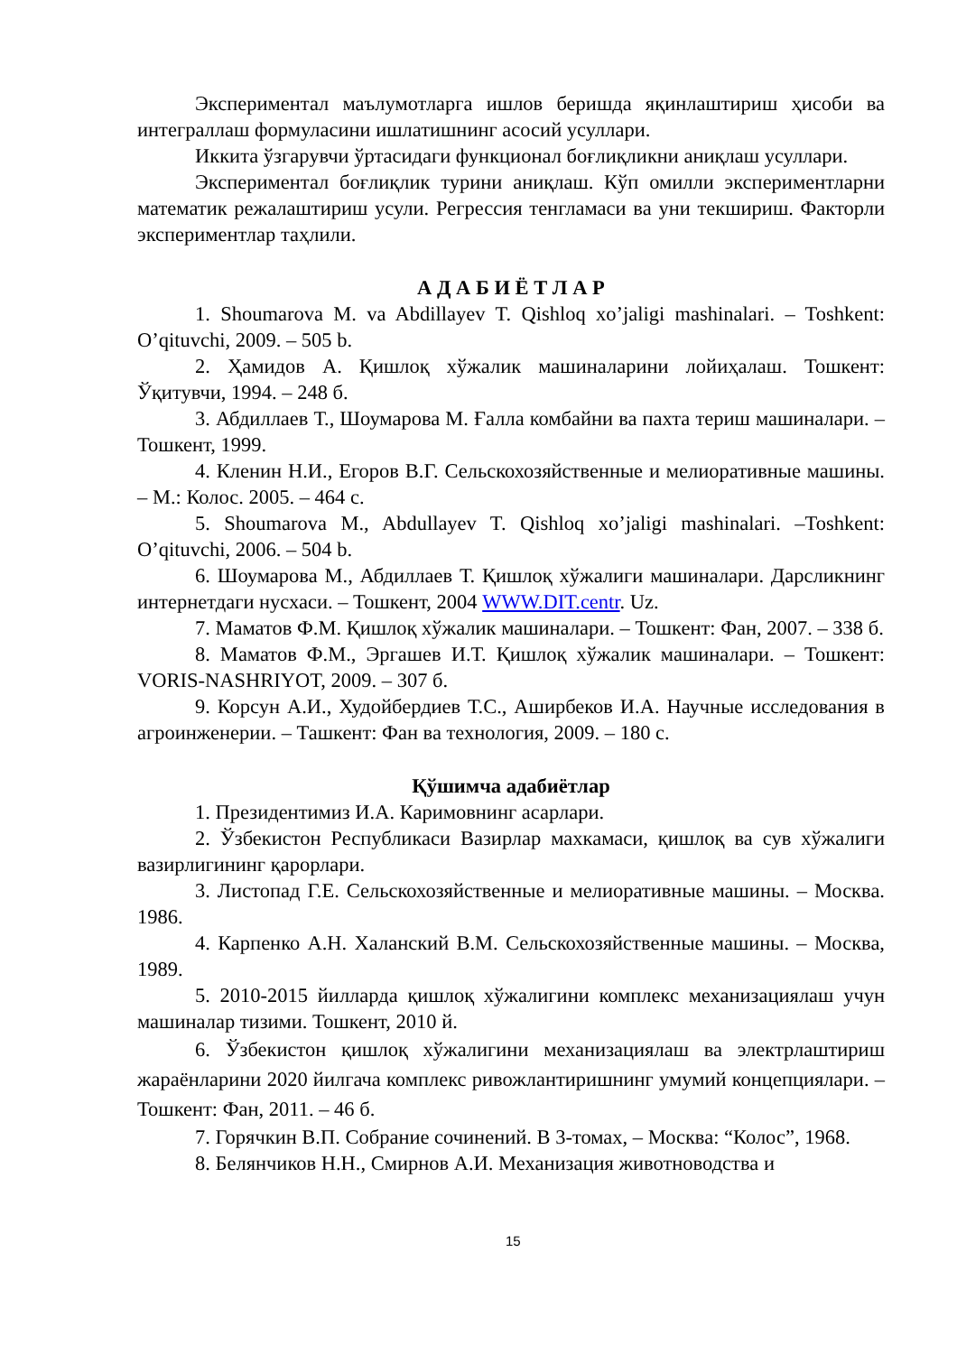Экспериментал маълумотларга ишлов беришда яқинлаштириш ҳисоби ва интеграллаш формуласини ишлатишнинг асосий усуллари.
Иккита ўзгарувчи ўртасидаги функционал боғлиқликни аниқлаш усуллари.
Экспериментал боғлиқлик турини аниқлаш. Кўп омилли экспериментларни математик режалаштириш усули. Регрессия тенгламаси ва уни текшириш. Факторли экспериментлар таҳлили.
А Д А Б И Ё Т Л А Р
1. Shoumarova M. va Abdillayev T. Qishloq xo’jaligi mashinalari. – Toshkent: O’qituvchi, 2009. – 505 b.
2. Ҳамидов А. Қишлоқ хўжалик машиналарини лойиҳалаш. Тошкент: Ўқитувчи, 1994. – 248 б.
3. Абдиллаев Т., Шоумарова М. Ғалла комбайни ва пахта териш машиналари. – Тошкент, 1999.
4. Кленин Н.И., Егоров В.Г. Сельскохозяйственные и мелиоративные машины. – М.: Колос. 2005. – 464 с.
5. Shoumarova M., Abdullayev T. Qishloq xo’jaligi mashinalari. –Toshkent: O’qituvchi, 2006. – 504 b.
6. Шоумарова М., Абдиллаев Т. Қишлоқ хўжалиги машиналари. Дарсликнинг интернетдаги нусхаси. – Тошкент, 2004 WWW.DIT.centr. Uz.
7. Маматов Ф.М. Қишлоқ хўжалик машиналари. – Тошкент: Фан, 2007. – 338 б.
8. Маматов Ф.М., Эргашев И.Т. Қишлоқ хўжалик машиналари. – Тошкент: VORIS-NASHRIYOT, 2009. – 307 б.
9. Корсун А.И., Худойбердиев Т.С., Аширбеков И.А. Научные исследования в агроинженерии. – Ташкент: Фан ва технология, 2009. – 180 с.
Қўшимча адабиётлар
1. Президентимиз И.А. Каримовнинг асарлари.
2. Ўзбекистон Республикаси Вазирлар махкамаси, қишлоқ ва сув хўжалиги вазирлигининг қарорлари.
3. Листопад Г.Е. Сельскохозяйственные и мелиоративные машины. – Москва. 1986.
4. Карпенко А.Н. Халанский В.М. Сельскохозяйственные машины. – Москва, 1989.
5. 2010-2015 йилларда қишлоқ хўжалигини комплекс механизациялаш учун машиналар тизими. Тошкент, 2010 й.
6. Ўзбекистон қишлоқ хўжалигини механизациялаш ва электрлаштириш жараёнларини 2020 йилгача комплекс ривожлантиришнинг умумий концепциялари. – Тошкент: Фан, 2011. – 46 б.
7. Горячкин В.П. Собрание сочинений. В 3-томах, – Москва: “Колос”, 1968.
8. Белянчиков Н.Н., Смирнов А.И. Механизация животноводства и
15